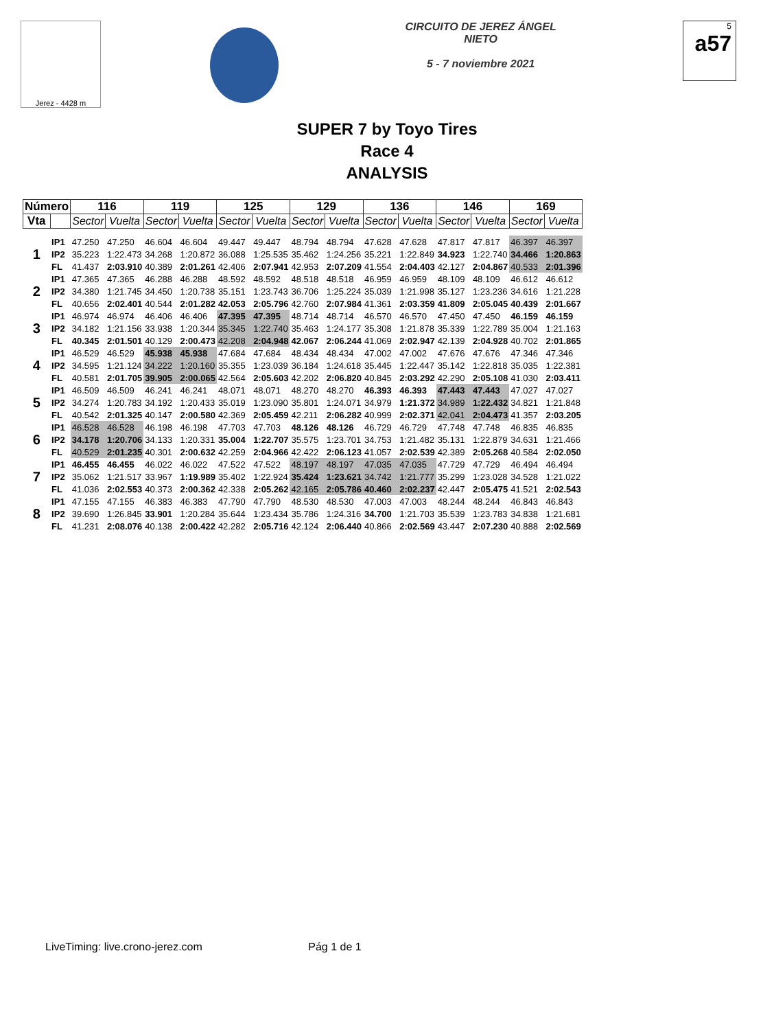Jerez - 4428 m
CIRCUITO DE JEREZ ÁNGEL NIETO
5 - 7 noviembre 2021
5
a57
SUPER 7 by Toyo Tires
Race 4
ANALYSIS
| Número | | 116 | | 119 | | 125 | | 129 | | 136 | | 146 | | 169 | |
| --- | --- | --- | --- | --- | --- | --- | --- | --- | --- | --- | --- | --- | --- | --- | --- |
| Vta | | Sector | Vuelta | Sector | Vuelta | Sector | Vuelta | Sector | Vuelta | Sector | Vuelta | Sector | Vuelta | Sector | Vuelta |
| 1 | IP1 | 47.250 | 47.250 | 46.604 | 46.604 | 49.447 | 49.447 | 48.794 | 48.794 | 47.628 | 47.628 | 47.817 | 47.817 | 46.397 | 46.397 |
| | IP2 | 35.223 | 1:22.473 | 34.268 | 1:20.872 | 36.088 | 1:25.535 | 35.462 | 1:24.256 | 35.221 | 1:22.849 | 34.923 | 1:22.740 | 34.466 | 1:20.863 |
| | FL | 41.437 | 2:03.910 | 40.389 | 2:01.261 | 42.406 | 2:07.941 | 42.953 | 2:07.209 | 41.554 | 2:04.403 | 42.127 | 2:04.867 | 40.533 | 2:01.396 |
| 2 | IP1 | 47.365 | 47.365 | 46.288 | 46.288 | 48.592 | 48.592 | 48.518 | 48.518 | 46.959 | 46.959 | 48.109 | 48.109 | 46.612 | 46.612 |
| | IP2 | 34.380 | 1:21.745 | 34.450 | 1:20.738 | 35.151 | 1:23.743 | 36.706 | 1:25.224 | 35.039 | 1:21.998 | 35.127 | 1:23.236 | 34.616 | 1:21.228 |
| | FL | 40.656 | 2:02.401 | 40.544 | 2:01.282 | 42.053 | 2:05.796 | 42.760 | 2:07.984 | 41.361 | 2:03.359 | 41.809 | 2:05.045 | 40.439 | 2:01.667 |
| 3 | IP1 | 46.974 | 46.974 | 46.406 | 46.406 | 47.395 | 47.395 | 48.714 | 48.714 | 46.570 | 46.570 | 47.450 | 47.450 | 46.159 | 46.159 |
| | IP2 | 34.182 | 1:21.156 | 33.938 | 1:20.344 | 35.345 | 1:22.740 | 35.463 | 1:24.177 | 35.308 | 1:21.878 | 35.339 | 1:22.789 | 35.004 | 1:21.163 |
| | FL | 40.345 | 2:01.501 | 40.129 | 2:00.473 | 42.208 | 2:04.948 | 42.067 | 2:06.244 | 41.069 | 2:02.947 | 42.139 | 2:04.928 | 40.702 | 2:01.865 |
| 4 | IP1 | 46.529 | 46.529 | 45.938 | 45.938 | 47.684 | 47.684 | 48.434 | 48.434 | 47.002 | 47.002 | 47.676 | 47.676 | 47.346 | 47.346 |
| | IP2 | 34.595 | 1:21.124 | 34.222 | 1:20.160 | 35.355 | 1:23.039 | 36.184 | 1:24.618 | 35.445 | 1:22.447 | 35.142 | 1:22.818 | 35.035 | 1:22.381 |
| | FL | 40.581 | 2:01.705 | 39.905 | 2:00.065 | 42.564 | 2:05.603 | 42.202 | 2:06.820 | 40.845 | 2:03.292 | 42.290 | 2:05.108 | 41.030 | 2:03.411 |
| 5 | IP1 | 46.509 | 46.509 | 46.241 | 46.241 | 48.071 | 48.071 | 48.270 | 48.270 | 46.393 | 46.393 | 47.443 | 47.443 | 47.027 | 47.027 |
| | IP2 | 34.274 | 1:20.783 | 34.192 | 1:20.433 | 35.019 | 1:23.090 | 35.801 | 1:24.071 | 34.979 | 1:21.372 | 34.989 | 1:22.432 | 34.821 | 1:21.848 |
| | FL | 40.542 | 2:01.325 | 40.147 | 2:00.580 | 42.369 | 2:05.459 | 42.211 | 2:06.282 | 40.999 | 2:02.371 | 42.041 | 2:04.473 | 41.357 | 2:03.205 |
| 6 | IP1 | 46.528 | 46.528 | 46.198 | 46.198 | 47.703 | 47.703 | 48.126 | 48.126 | 46.729 | 46.729 | 47.748 | 47.748 | 46.835 | 46.835 |
| | IP2 | 34.178 | 1:20.706 | 34.133 | 1:20.331 | 35.004 | 1:22.707 | 35.575 | 1:23.701 | 34.753 | 1:21.482 | 35.131 | 1:22.879 | 34.631 | 1:21.466 |
| | FL | 40.529 | 2:01.235 | 40.301 | 2:00.632 | 42.259 | 2:04.966 | 42.422 | 2:06.123 | 41.057 | 2:02.539 | 42.389 | 2:05.268 | 40.584 | 2:02.050 |
| 7 | IP1 | 46.455 | 46.455 | 46.022 | 46.022 | 47.522 | 47.522 | 48.197 | 48.197 | 47.035 | 47.035 | 47.729 | 47.729 | 46.494 | 46.494 |
| | IP2 | 35.062 | 1:21.517 | 33.967 | 1:19.989 | 35.402 | 1:22.924 | 35.424 | 1:23.621 | 34.742 | 1:21.777 | 35.299 | 1:23.028 | 34.528 | 1:21.022 |
| | FL | 41.036 | 2:02.553 | 40.373 | 2:00.362 | 42.338 | 2:05.262 | 42.165 | 2:05.786 | 40.460 | 2:02.237 | 42.447 | 2:05.475 | 41.521 | 2:02.543 |
| 8 | IP1 | 47.155 | 47.155 | 46.383 | 46.383 | 47.790 | 47.790 | 48.530 | 48.530 | 47.003 | 47.003 | 48.244 | 48.244 | 46.843 | 46.843 |
| | IP2 | 39.690 | 1:26.845 | 33.901 | 1:20.284 | 35.644 | 1:23.434 | 35.786 | 1:24.316 | 34.700 | 1:21.703 | 35.539 | 1:23.783 | 34.838 | 1:21.681 |
| | FL | 41.231 | 2:08.076 | 40.138 | 2:00.422 | 42.282 | 2:05.716 | 42.124 | 2:06.440 | 40.866 | 2:02.569 | 43.447 | 2:07.230 | 40.888 | 2:02.569 |
LiveTiming: live.crono-jerez.com Pág 1 de 1